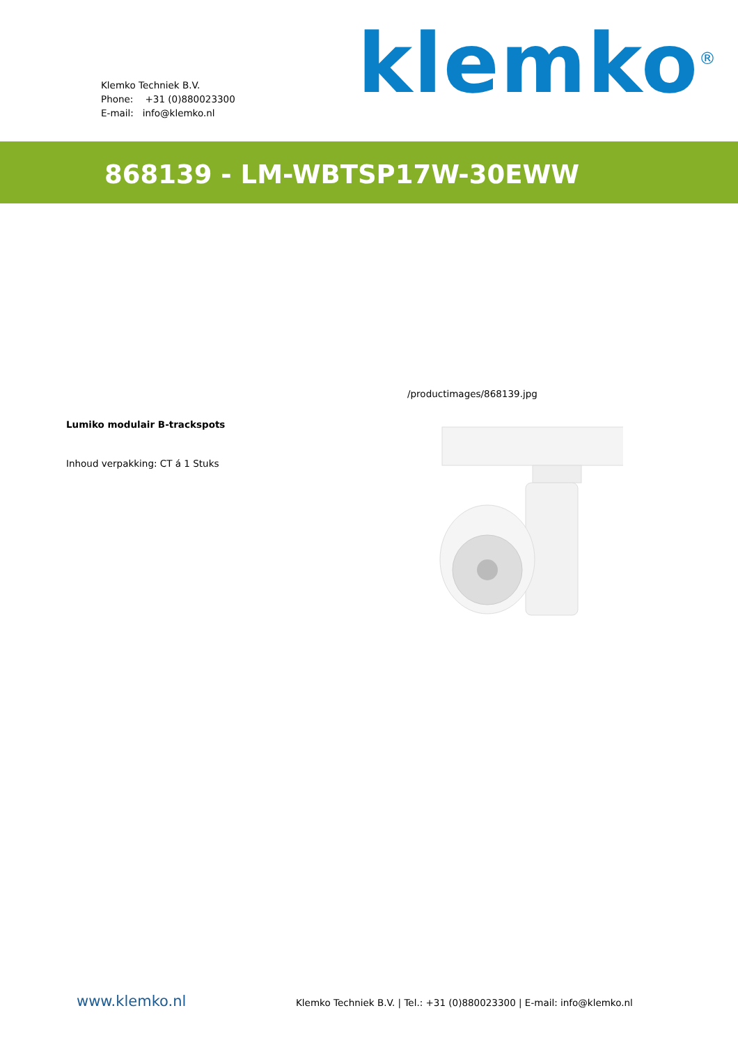Klemko Techniek B.V.
Phone: +31 (0)880023300
E-mail: info@klemko.nl
klemko<sup>®</sup>
868139 - LM-WBTSP17W-30EWW
Lumiko modulair B-trackspots
Inhoud verpakking: CT á 1 Stuks
/productimages/868139.jpg
www.klemko.nl
Klemko Techniek B.V. | Tel.: +31 (0)880023300 | E-mail: info@klemko.nl